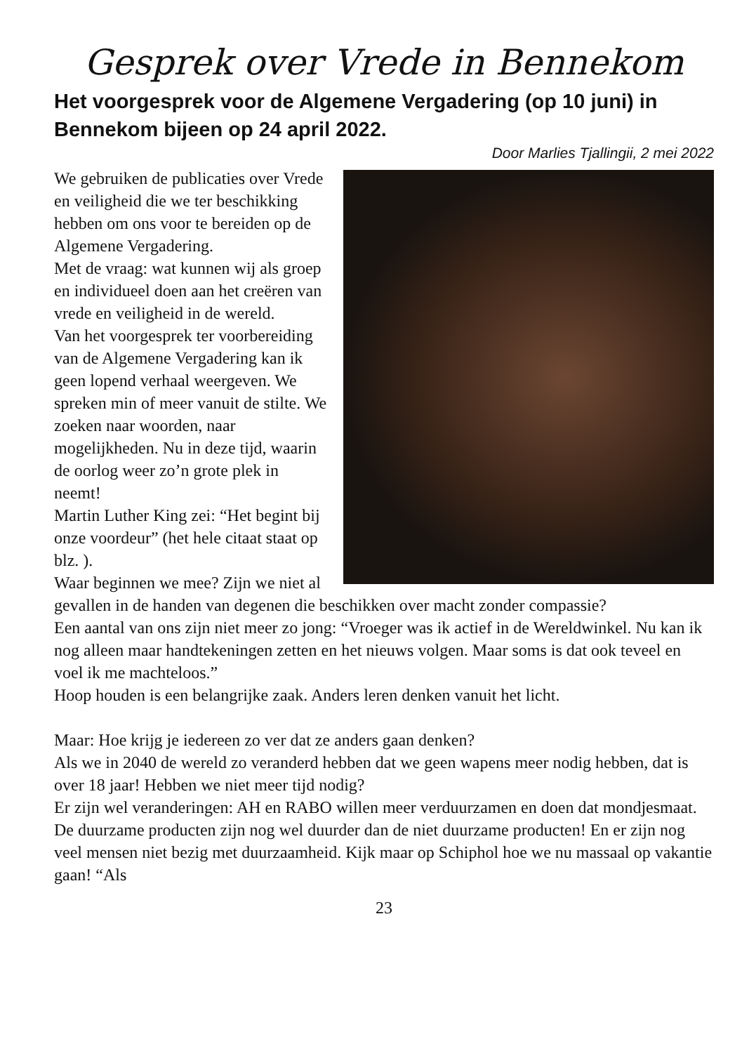Gesprek over Vrede in Bennekom
Het voorgesprek voor de Algemene Vergadering (op 10 juni) in Bennekom bijeen op 24 april 2022.
Door Marlies Tjallingii, 2 mei 2022
We gebruiken de publicaties over Vrede en veiligheid die we ter beschikking hebben om ons voor te bereiden op de Algemene Vergadering.
Met de vraag: wat kunnen wij als groep en individueel doen aan het creëren van vrede en veiligheid in de wereld.
Van het voorgesprek ter voorbereiding van de Algemene Vergadering kan ik geen lopend verhaal weergeven. We spreken min of meer vanuit de stilte. We zoeken naar woorden, naar mogelijkheden. Nu in deze tijd, waarin de oorlog weer zo’n grote plek in neemt!
Martin Luther King zei: “Het begint bij onze voordeur” (het hele citaat staat op blz. ).
Waar beginnen we mee? Zijn we niet al gevallen in de handen van degenen die beschikken over macht zonder compassie?
Een aantal van ons zijn niet meer zo jong: “Vroeger was ik actief in de Wereldwinkel. Nu kan ik nog alleen maar handtekeningen zetten en het nieuws volgen. Maar soms is dat ook teveel en voel ik me machteloos.”
Hoop houden is een belangrijke zaak. Anders leren denken vanuit het licht.
Maar: Hoe krijg je iedereen zo ver dat ze anders gaan denken?
Als we in 2040 de wereld zo veranderd hebben dat we geen wapens meer nodig hebben, dat is over 18 jaar! Hebben we niet meer tijd nodig?
Er zijn wel veranderingen: AH en RABO willen meer verduurzamen en doen dat mondjesmaat. De duurzame producten zijn nog wel duurder dan de niet duurzame producten! En er zijn nog veel mensen niet bezig met duurzaamheid. Kijk maar op Schiphol hoe we nu massaal op vakantie gaan! “Als
23